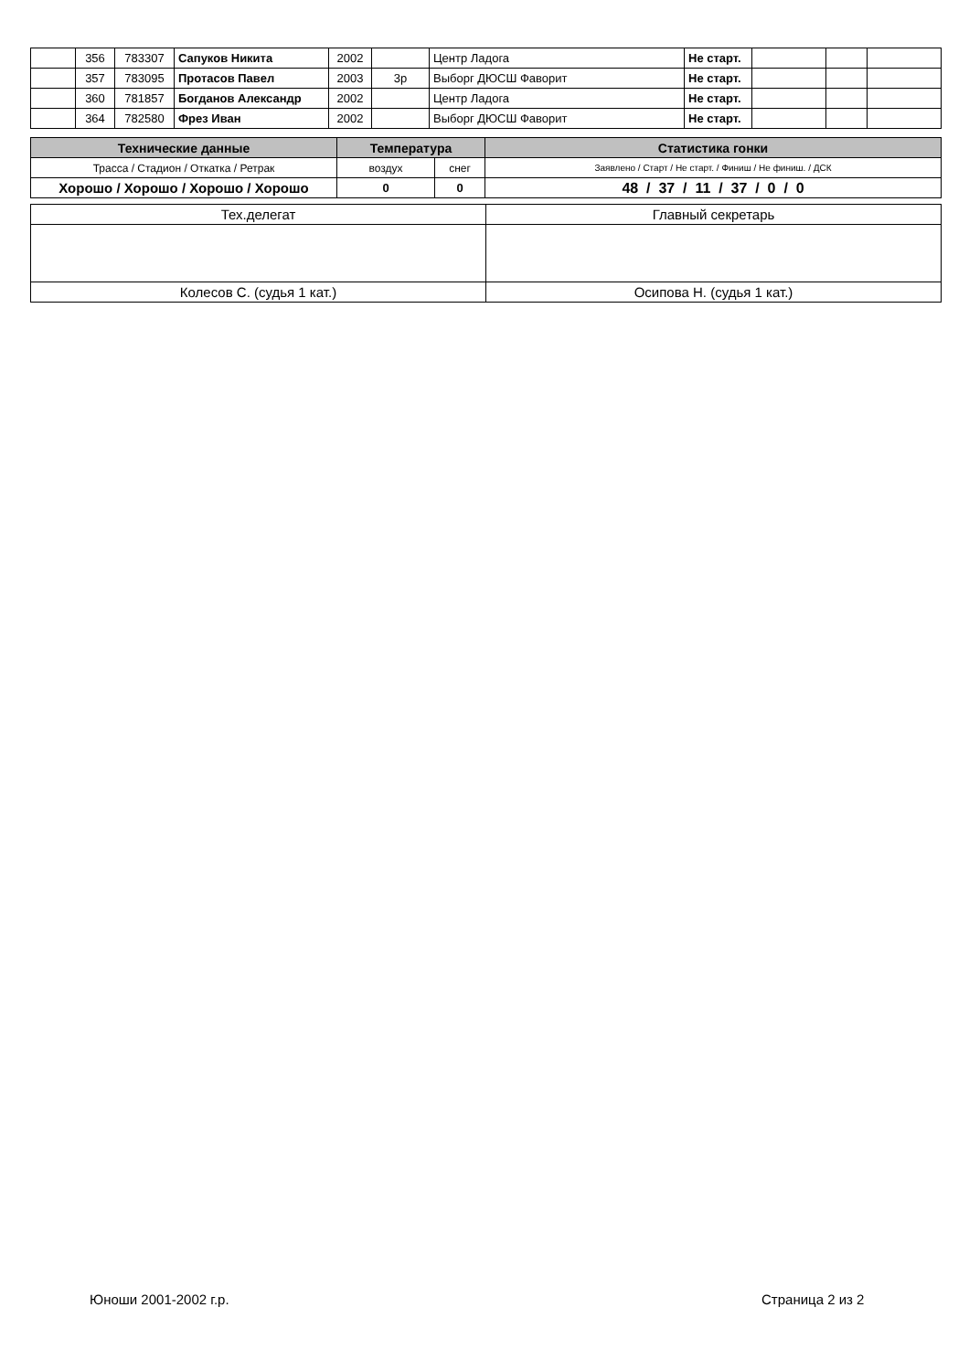| | 356 | 783307 | Сапуков Никита | 2002 | | Центр Ладога | Не старт. | | | |
| | 357 | 783095 | Протасов Павел | 2003 | 3р | Выборг ДЮСШ Фаворит | Не старт. | | | |
| | 360 | 781857 | Богданов Александр | 2002 | | Центр Ладога | Не старт. | | | |
| | 364 | 782580 | Фрез Иван | 2002 | | Выборг ДЮСШ Фаворит | Не старт. | | | |
| Технические данные | Температура | | Статистика гонки |
| --- | --- | --- | --- |
| Трасса / Стадион / Откатка / Ретрак | воздух | снег | Заявлено / Старт / Не старт. / Финиш / Не финиш. / ДСК |
| Хорошо / Хорошо / Хорошо / Хорошо | 0 | 0 | 48 / 37 / 11 / 37 / 0 / 0 |
| Тех.делегат | Главный секретарь |
| Колесов С. (судья 1 кат.) | Осипова Н. (судья 1 кат.) |
Юноши 2001-2002 г.р. Страница 2 из 2